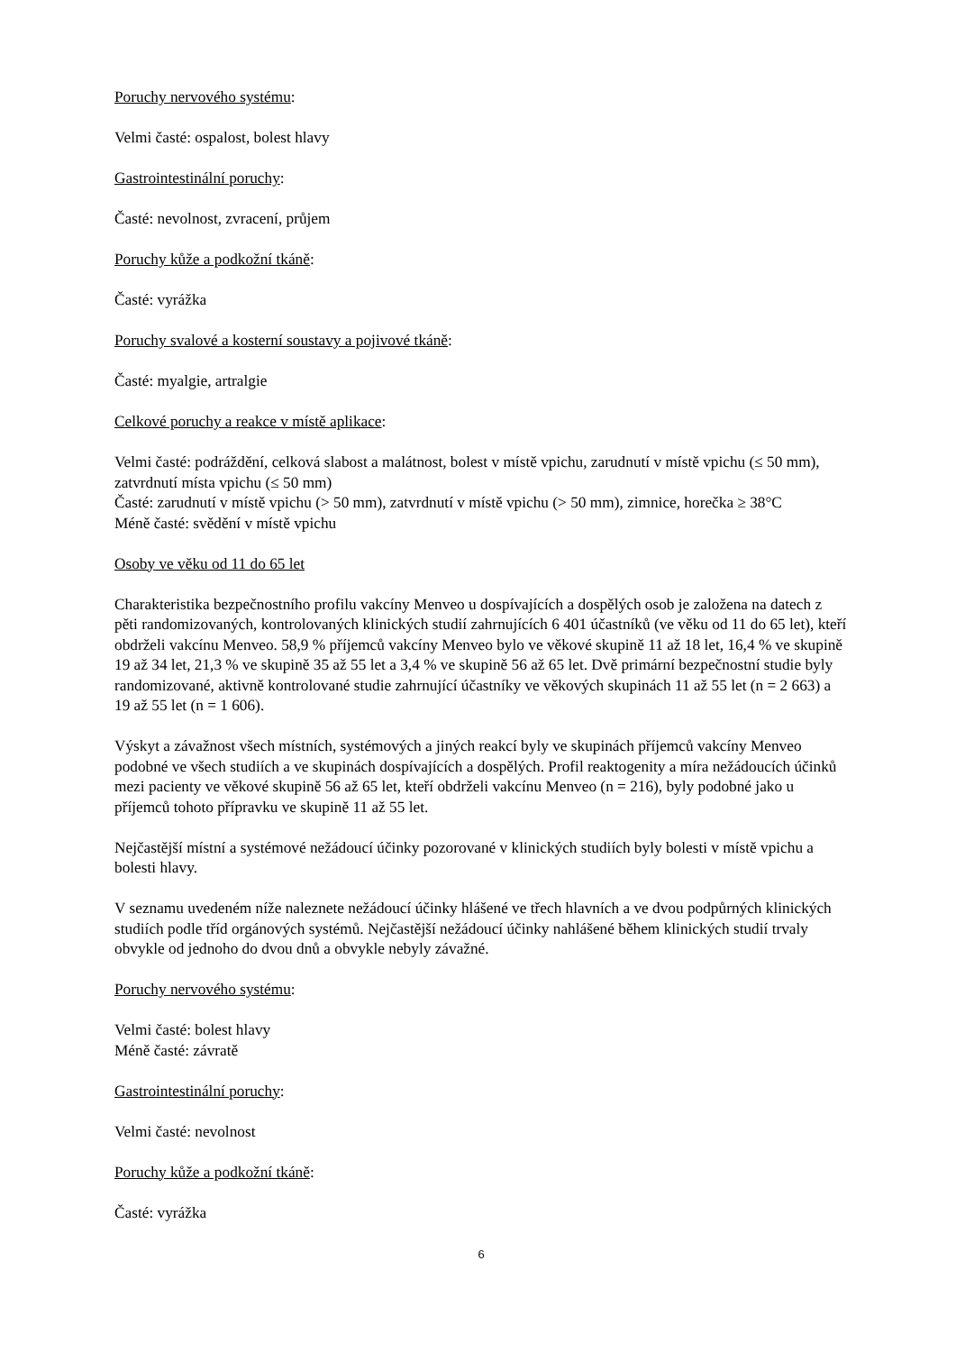Poruchy nervového systému:
Velmi časté: ospalost, bolest hlavy
Gastrointestinální poruchy:
Časté: nevolnost, zvracení, průjem
Poruchy kůže a podkožní tkáně:
Časté: vyrážka
Poruchy svalové a kosterní soustavy a pojivové tkáně:
Časté: myalgie, artralgie
Celkové poruchy a reakce v místě aplikace:
Velmi časté: podráždění, celková slabost a malátnost, bolest v místě vpichu, zarudnutí v místě vpichu (≤ 50 mm), zatvrdnutí místa vpichu (≤ 50 mm)
Časté: zarudnutí v místě vpichu (> 50 mm), zatvrdnutí v místě vpichu (> 50 mm), zimnice, horečka ≥ 38°C
Méně časté: svědění v místě vpichu
Osoby ve věku od 11 do 65 let
Charakteristika bezpečnostního profilu vakcíny Menveo u dospívajících a dospělých osob je založena na datech z pěti randomizovaných, kontrolovaných klinických studií zahrnujících 6 401 účastníků (ve věku od 11 do 65 let), kteří obdrželi vakcínu Menveo. 58,9 % příjemců vakcíny Menveo bylo ve věkové skupině 11 až 18 let, 16,4 % ve skupině 19 až 34 let, 21,3 % ve skupině 35 až 55 let a 3,4 % ve skupině 56 až 65 let. Dvě primární bezpečnostní studie byly randomizované, aktivně kontrolované studie zahrnující účastníky ve věkových skupinách 11 až 55 let (n = 2 663) a 19 až 55 let (n = 1 606).
Výskyt a závažnost všech místních, systémových a jiných reakcí byly ve skupinách příjemců vakcíny Menveo podobné ve všech studiích a ve skupinách dospívajících a dospělých. Profil reaktogenity a míra nežádoucích účinků mezi pacienty ve věkové skupině 56 až 65 let, kteří obdrželi vakcínu Menveo (n = 216), byly podobné jako u příjemců tohoto přípravku ve skupině 11 až 55 let.
Nejčastější místní a systémové nežádoucí účinky pozorované v klinických studiích byly bolesti v místě vpichu a bolesti hlavy.
V seznamu uvedeném níže naleznete nežádoucí účinky hlášené ve třech hlavních a ve dvou podpůrných klinických studiích podle tříd orgánových systémů. Nejčastější nežádoucí účinky nahlášené během klinických studií trvaly obvykle od jednoho do dvou dnů a obvykle nebyly závažné.
Poruchy nervového systému:
Velmi časté: bolest hlavy
Méně časté: závratě
Gastrointestinální poruchy:
Velmi časté: nevolnost
Poruchy kůže a podkožní tkáně:
Časté: vyrážka
6